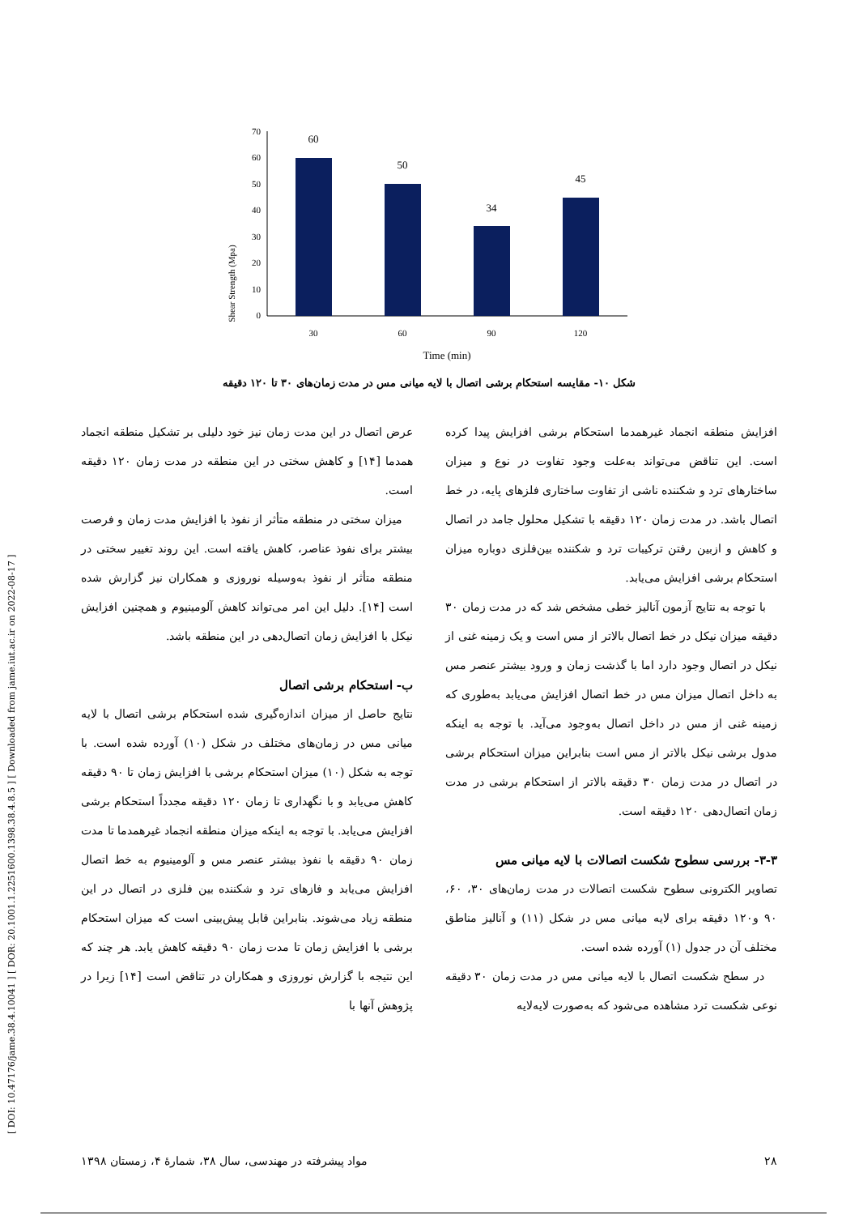[ DOI: 10.47176/jame.38.4.10041 ] [ DOR: 20.1001.1.2251600.1398.38.4.8.5 ] [ Downloaded from jame.iut.ac.ir on 2022-08-17 ]
Shear Strength (Mpa)
70
60
50
40
30
20
10
0
60
50
34
45
30
60
90
120
Time (min)
شکل ۱۰- مقایسه استحکام برشی اتصال با لایه میانی مس در مدت زمان‌های ۳۰ تا ۱۲۰ دقیقه
عرض اتصال در این مدت زمان نیز خود دلیلی بر تشکیل منطقه انجماد همدما [۱۴] و کاهش سختی در این منطقه در مدت زمان ۱۲۰ دقیقه است.
میزان سختی در منطقه متأثر از نفوذ با افزایش مدت زمان و فرصت بیشتر برای نفوذ عناصر، کاهش یافته است. این روند تغییر سختی در منطقه متأثر از نفوذ به‌وسیله نوروزی و همکاران نیز گزارش شده است [۱۴]. دلیل این امر می‌تواند کاهش آلومینیوم و همچنین افزایش نیکل با افزایش زمان اتصال‌دهی در این منطقه باشد.
ب- استحکام برشی اتصال
نتایج حاصل از میزان اندازه‌گیری شده استحکام برشی اتصال با لایه میانی مس در زمان‌های مختلف در شکل (۱۰) آورده شده است. با توجه به شکل (۱۰) میزان استحکام برشی با افزایش زمان تا ۹۰ دقیقه کاهش می‌یابد و با نگهداری تا زمان ۱۲۰ دقیقه مجدداً استحکام برشی افزایش می‌یابد. با توجه به اینکه میزان منطقه انجماد غیرهمدما تا مدت زمان ۹۰ دقیقه با نفوذ بیشتر عنصر مس و آلومینیوم به خط اتصال افزایش می‌یابد و فازهای ترد و شکننده بین فلزی در اتصال در این منطقه زیاد می‌شوند. بنابراین قابل پیش‌بینی است که میزان استحکام برشی با افزایش زمان تا مدت زمان ۹۰ دقیقه کاهش یابد. هر چند که این نتیجه با گزارش نوروزی و همکاران در تناقض است [۱۴] زیرا در پژوهش آنها با
افزایش منطقه انجماد غیرهمدما استحکام برشی افزایش پیدا کرده است. این تناقض می‌تواند به‌علت وجود تفاوت در نوع و میزان ساختارهای ترد و شکننده ناشی از تفاوت ساختاری فلزهای پایه، در خط اتصال باشد. در مدت زمان ۱۲۰ دقیقه با تشکیل محلول جامد در اتصال و کاهش و ازبین رفتن ترکیبات ترد و شکننده بین‌فلزی دوباره میزان استحکام برشی افزایش می‌یابد.
با توجه به نتایج آزمون آنالیز خطی مشخص شد که در مدت زمان ۳۰ دقیقه میزان نیکل در خط اتصال بالاتر از مس است و یک زمینه غنی از نیکل در اتصال وجود دارد اما با گذشت زمان و ورود بیشتر عنصر مس به داخل اتصال میزان مس در خط اتصال افزایش می‌یابد به‌طوری که زمینه غنی از مس در داخل اتصال به‌وجود می‌آید. با توجه به اینکه مدول برشی نیکل بالاتر از مس است بنابراین میزان استحکام برشی در اتصال در مدت زمان ۳۰ دقیقه بالاتر از استحکام برشی در مدت زمان اتصال‌دهی ۱۲۰ دقیقه است.
۳-۳- بررسی سطوح شکست اتصالات با لایه میانی مس
تصاویر الکترونی سطوح شکست اتصالات در مدت زمان‌های ۳۰، ۶۰، ۹۰ و۱۲۰ دقیقه برای لایه میانی مس در شکل (۱۱) و آنالیز مناطق مختلف آن در جدول (۱) آورده شده است.
در سطح شکست اتصال با لایه میانی مس در مدت زمان ۳۰ دقیقه نوعی شکست ترد مشاهده می‌شود که به‌صورت لایه‌لایه
۲۸ مواد پیشرفته در مهندسی، سال ۳۸، شمارهٔ ۴، زمستان ۱۳۹۸